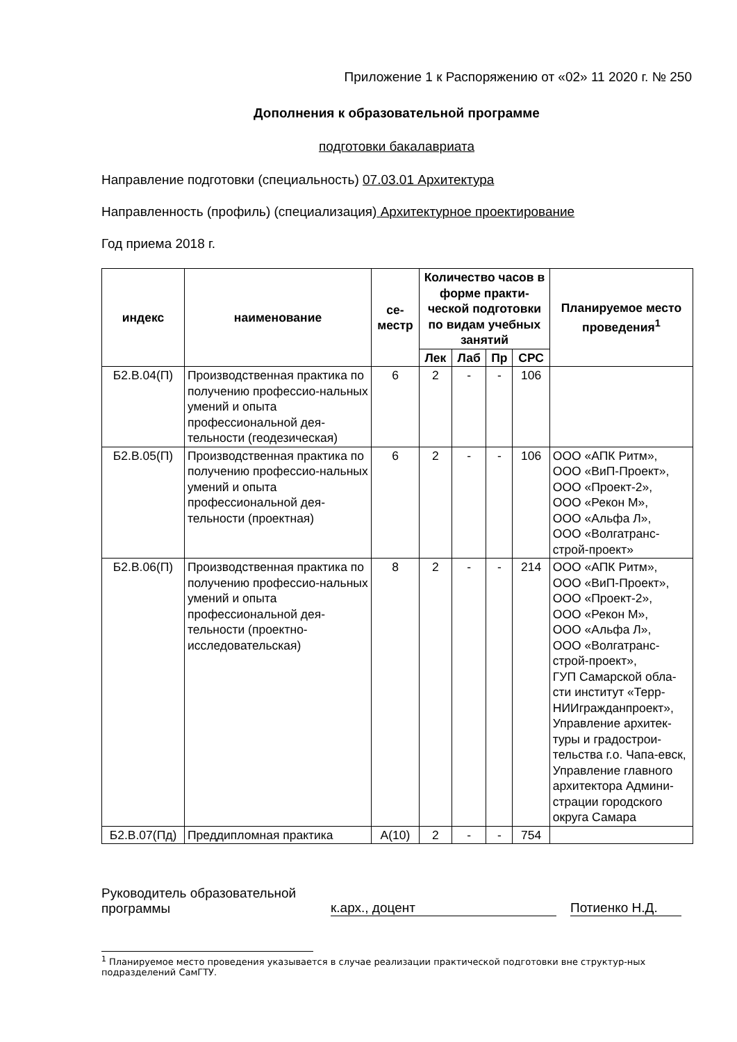Приложение 1 к Распоряжению от «02» 11 2020 г. № 250
Дополнения к образовательной программе
подготовки бакалавриата
Направление подготовки (специальность) 07.03.01 Архитектура
Направленность (профиль) (специализация) Архитектурное проектирование
Год приема 2018 г.
| индекс | наименование | се- местр | Количество часов в форме практи-ческой подготовки по видам учебных занятий | | | | Планируемое место проведения<sup>1</sup> |
| --- | --- | --- | --- | --- | --- | --- | --- |
| | | | Лек | Лаб | Пр | СРС | |
| Б2.В.04(П) | Производственная практика по получению профессио-нальных умений и опыта профессиональной дея-тельности (геодезическая) | 6 | 2 | - | - | 106 | |
| Б2.В.05(П) | Производственная практика по получению профессио-нальных умений и опыта профессиональной дея-тельности (проектная) | 6 | 2 | - | - | 106 | ООО «АПК Ритм», ООО «ВиП-Проект», ООО «Проект-2», ООО «Рекон М», ООО «Альфа Л», ООО «Волгатранс-строй-проект» |
| Б2.В.06(П) | Производственная практика по получению профессио-нальных умений и опыта профессиональной дея-тельности (проектно-исследовательская) | 8 | 2 | - | - | 214 | ООО «АПК Ритм», ООО «ВиП-Проект», ООО «Проект-2», ООО «Рекон М», ООО «Альфа Л», ООО «Волгатранс-строй-проект», ГУП Самарской обла-сти институт «Терр-НИИгражданпроект», Управление архитек-туры и градострои-тельства г.о. Чапа-евск, Управление главного архитектора Админи-страции городского округа Самара |
| Б2.В.07(Пд) | Преддипломная практика | А(10) | 2 | - | - | 754 | |
Руководитель образовательной
программы
к.арх., доцент
Потиенко Н.Д.
<sup>1</sup> Планируемое место проведения указывается в случае реализации практической подготовки вне структур-ных подразделений СамГТУ.